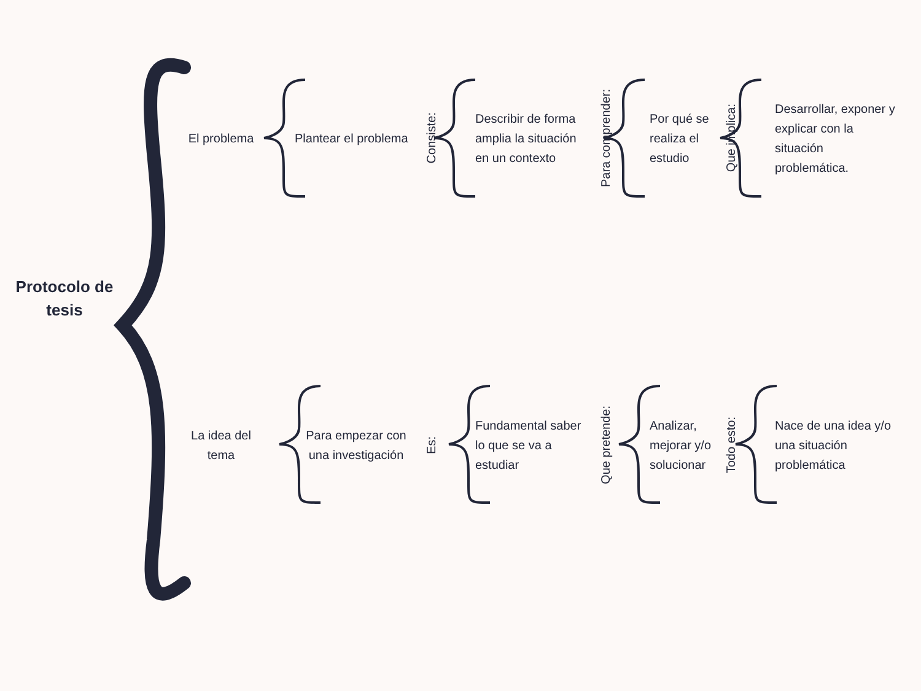Protocolo de
tesis
El problema
Plantear el problema
Consiste:
Describir de forma amplia la situación en un contexto
Para comprender:
Por qué se realiza el estudio
Que implica:
Desarrollar, exponer y explicar con la situación problemática.
La idea del tema
Para empezar con una investigación
Es:
Fundamental saber lo que se va a estudiar
Que pretende:
Analizar, mejorar y/o solucionar
Todo esto:
Nace de una idea y/o una situación problemática